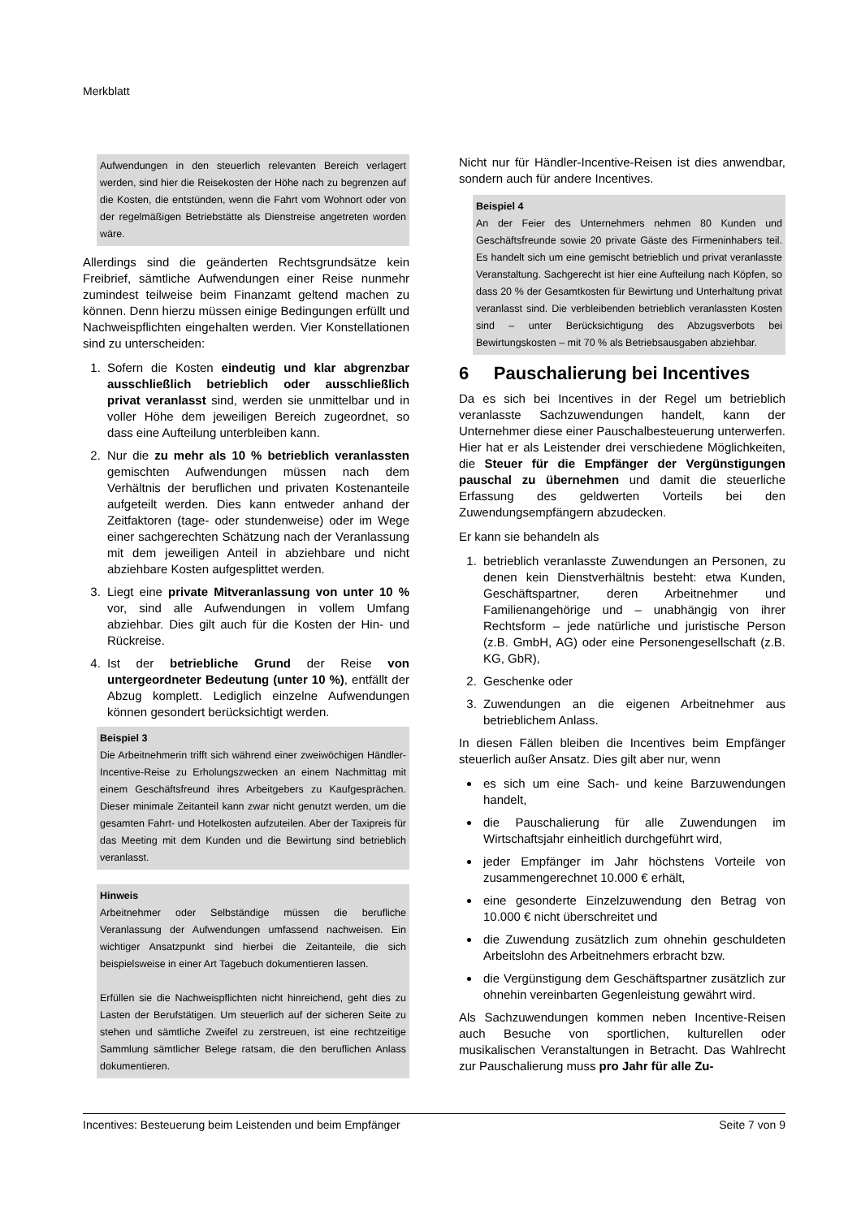Merkblatt
Aufwendungen in den steuerlich relevanten Bereich verlagert werden, sind hier die Reisekosten der Höhe nach zu begrenzen auf die Kosten, die entstünden, wenn die Fahrt vom Wohnort oder von der regelmäßigen Betriebstätte als Dienstreise angetreten worden wäre.
Allerdings sind die geänderten Rechtsgrundsätze kein Freibrief, sämtliche Aufwendungen einer Reise nunmehr zumindest teilweise beim Finanzamt geltend machen zu können. Denn hierzu müssen einige Bedingungen erfüllt und Nachweispflichten eingehalten werden. Vier Konstellationen sind zu unterscheiden:
1. Sofern die Kosten eindeutig und klar abgrenzbar ausschließlich betrieblich oder ausschließlich privat veranlasst sind, werden sie unmittelbar und in voller Höhe dem jeweiligen Bereich zugeordnet, so dass eine Aufteilung unterbleiben kann.
2. Nur die zu mehr als 10 % betrieblich veranlassten gemischten Aufwendungen müssen nach dem Verhältnis der beruflichen und privaten Kostenanteile aufgeteilt werden. Dies kann entweder anhand der Zeitfaktoren (tage- oder stundenweise) oder im Wege einer sachgerechten Schätzung nach der Veranlassung mit dem jeweiligen Anteil in abziehbare und nicht abziehbare Kosten aufgesplittet werden.
3. Liegt eine private Mitveranlassung von unter 10 % vor, sind alle Aufwendungen in vollem Umfang abziehbar. Dies gilt auch für die Kosten der Hin- und Rückreise.
4. Ist der betriebliche Grund der Reise von untergeordneter Bedeutung (unter 10 %), entfällt der Abzug komplett. Lediglich einzelne Aufwendungen können gesondert berücksichtigt werden.
Beispiel 3
Die Arbeitnehmerin trifft sich während einer zweiwöchigen Händler-Incentive-Reise zu Erholungszwecken an einem Nachmittag mit einem Geschäftsfreund ihres Arbeitgebers zu Kaufgesprächen. Dieser minimale Zeitanteil kann zwar nicht genutzt werden, um die gesamten Fahrt- und Hotelkosten aufzuteilen. Aber der Taxipreis für das Meeting mit dem Kunden und die Bewirtung sind betrieblich veranlasst.
Hinweis
Arbeitnehmer oder Selbständige müssen die berufliche Veranlassung der Aufwendungen umfassend nachweisen. Ein wichtiger Ansatzpunkt sind hierbei die Zeitanteile, die sich beispielsweise in einer Art Tagebuch dokumentieren lassen.
Erfüllen sie die Nachweispflichten nicht hinreichend, geht dies zu Lasten der Berufstätigen. Um steuerlich auf der sicheren Seite zu stehen und sämtliche Zweifel zu zerstreuen, ist eine rechtzeitige Sammlung sämtlicher Belege ratsam, die den beruflichen Anlass dokumentieren.
Nicht nur für Händler-Incentive-Reisen ist dies anwendbar, sondern auch für andere Incentives.
Beispiel 4
An der Feier des Unternehmers nehmen 80 Kunden und Geschäftsfreunde sowie 20 private Gäste des Firmeninhabers teil. Es handelt sich um eine gemischt betrieblich und privat veranlasste Veranstaltung. Sachgerecht ist hier eine Aufteilung nach Köpfen, so dass 20 % der Gesamtkosten für Bewirtung und Unterhaltung privat veranlasst sind. Die verbleibenden betrieblich veranlassten Kosten sind – unter Berücksichtigung des Abzugsverbots bei Bewirtungskosten – mit 70 % als Betriebsausgaben abziehbar.
6 Pauschalierung bei Incentives
Da es sich bei Incentives in der Regel um betrieblich veranlasste Sachzuwendungen handelt, kann der Unternehmer diese einer Pauschalbesteuerung unterwerfen. Hier hat er als Leistender drei verschiedene Möglichkeiten, die Steuer für die Empfänger der Vergünstigungen pauschal zu übernehmen und damit die steuerliche Erfassung des geldwerten Vorteils bei den Zuwendungsempfängern abzudecken.
Er kann sie behandeln als
1. betrieblich veranlasste Zuwendungen an Personen, zu denen kein Dienstverhältnis besteht: etwa Kunden, Geschäftspartner, deren Arbeitnehmer und Familienangehörige und – unabhängig von ihrer Rechtsform – jede natürliche und juristische Person (z.B. GmbH, AG) oder eine Personengesellschaft (z.B. KG, GbR),
2. Geschenke oder
3. Zuwendungen an die eigenen Arbeitnehmer aus betrieblichem Anlass.
In diesen Fällen bleiben die Incentives beim Empfänger steuerlich außer Ansatz. Dies gilt aber nur, wenn
es sich um eine Sach- und keine Barzuwendungen handelt,
die Pauschalierung für alle Zuwendungen im Wirtschaftsjahr einheitlich durchgeführt wird,
jeder Empfänger im Jahr höchstens Vorteile von zusammengerechnet 10.000 € erhält,
eine gesonderte Einzelzuwendung den Betrag von 10.000 € nicht überschreitet und
die Zuwendung zusätzlich zum ohnehin geschuldeten Arbeitslohn des Arbeitnehmers erbracht bzw.
die Vergünstigung dem Geschäftspartner zusätzlich zur ohnehin vereinbarten Gegenleistung gewährt wird.
Als Sachzuwendungen kommen neben Incentive-Reisen auch Besuche von sportlichen, kulturellen oder musikalischen Veranstaltungen in Betracht. Das Wahlrecht zur Pauschalierung muss pro Jahr für alle Zu-
Incentives: Besteuerung beim Leistenden und beim Empfänger Seite 7 von 9